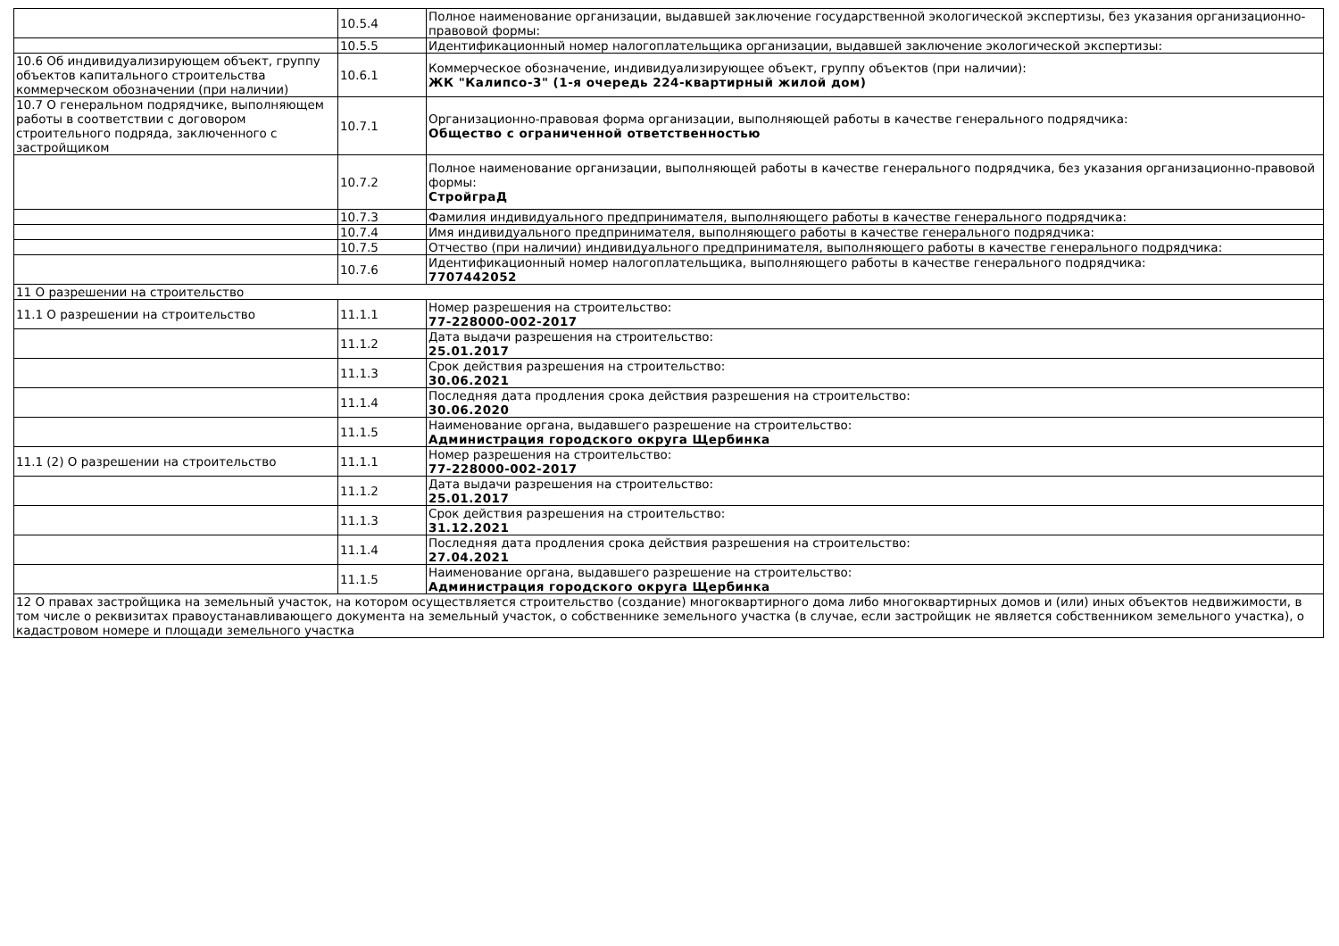| | 10.5.4 | Полное наименование организации, выдавшей заключение государственной экологической экспертизы, без указания организационно-правовой формы: |
| | 10.5.5 | Идентификационный номер налогоплательщика организации, выдавшей заключение экологической экспертизы: |
| 10.6 Об индивидуализирующем объект, группу объектов капитального строительства коммерческом обозначении (при наличии) | 10.6.1 | Коммерческое обозначение, индивидуализирующее объект, группу объектов (при наличии): ЖК "Калипсо-3" (1-я очередь 224-квартирный жилой дом) |
| 10.7 О генеральном подрядчике, выполняющем работы в соответствии с договором строительного подряда, заключенного с застройщиком | 10.7.1 | Организационно-правовая форма организации, выполняющей работы в качестве генерального подрядчика: Общество с ограниченной ответственностью |
| | 10.7.2 | Полное наименование организации, выполняющей работы в качестве генерального подрядчика, без указания организационно-правовой формы: СтройграД |
| | 10.7.3 | Фамилия индивидуального предпринимателя, выполняющего работы в качестве генерального подрядчика: |
| | 10.7.4 | Имя индивидуального предпринимателя, выполняющего работы в качестве генерального подрядчика: |
| | 10.7.5 | Отчество (при наличии) индивидуального предпринимателя, выполняющего работы в качестве генерального подрядчика: |
| | 10.7.6 | Идентификационный номер налогоплательщика, выполняющего работы в качестве генерального подрядчика: 7707442052 |
| 11 О разрешении на строительство | | |
| 11.1 О разрешении на строительство | 11.1.1 | Номер разрешения на строительство: 77-228000-002-2017 |
| | 11.1.2 | Дата выдачи разрешения на строительство: 25.01.2017 |
| | 11.1.3 | Срок действия разрешения на строительство: 30.06.2021 |
| | 11.1.4 | Последняя дата продления срока действия разрешения на строительство: 30.06.2020 |
| | 11.1.5 | Наименование органа, выдавшего разрешение на строительство: Администрация городского округа Щербинка |
| 11.1 (2) О разрешении на строительство | 11.1.1 | Номер разрешения на строительство: 77-228000-002-2017 |
| | 11.1.2 | Дата выдачи разрешения на строительство: 25.01.2017 |
| | 11.1.3 | Срок действия разрешения на строительство: 31.12.2021 |
| | 11.1.4 | Последняя дата продления срока действия разрешения на строительство: 27.04.2021 |
| | 11.1.5 | Наименование органа, выдавшего разрешение на строительство: Администрация городского округа Щербинка |
| 12 О правах застройщика на земельный участок, на котором осуществляется строительство (создание) многоквартирного дома либо многоквартирных домов и (или) иных объектов недвижимости, в том числе о реквизитах правоустанавливающего документа на земельный участок, о собственнике земельного участка (в случае, если застройщик не является собственником земельного участка), о кадастровом номере и площади земельного участка | | |